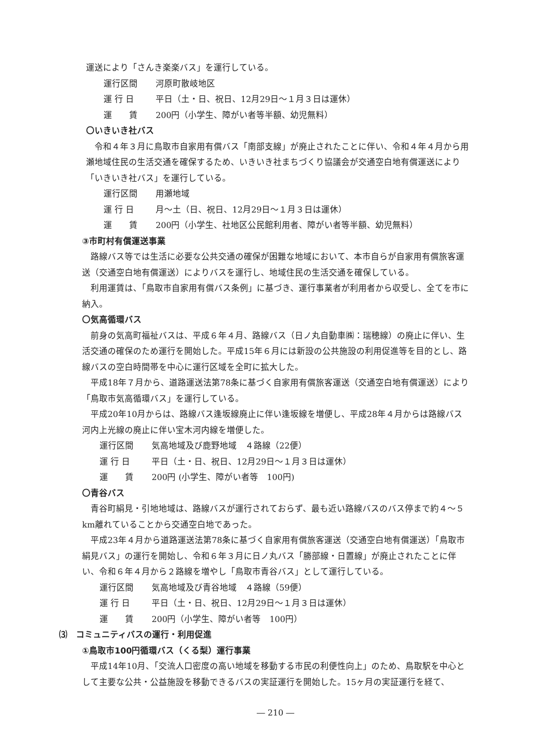運送により「さんき楽楽バス」を運行している。
運行区間 河原町散岐地区
運 行 日 平日（土・日、祝日、12月29日～１月３日は運休）
運　　賃 200円（小学生、障がい者等半額、幼児無料）
〇いきいき社バス
令和４年３月に鳥取市自家用有償バス「南部支線」が廃止されたことに伴い、令和４年４月から用瀬地域住民の生活交通を確保するため、いきいき社まちづくり協議会が交通空白地有償運送により「いきいき社バス」を運行している。
運行区間 用瀬地域
運 行 日 月～土（日、祝日、12月29日～１月３日は運休）
運　　賃 200円（小学生、社地区公民館利用者、障がい者等半額、幼児無料）
③市町村有償運送事業
路線バス等では生活に必要な公共交通の確保が困難な地域において、本市自らが自家用有償旅客運送（交通空白地有償運送）によりバスを運行し、地域住民の生活交通を確保している。
利用運賃は、「鳥取市自家用有償バス条例」に基づき、運行事業者が利用者から収受し、全てを市に納入。
〇気高循環バス
前身の気高町福祉バスは、平成６年４月、路線バス（日ノ丸自動車㈱：瑞穂線）の廃止に伴い、生活交通の確保のため運行を開始した。平成15年６月には新設の公共施設の利用促進等を目的とし、路線バスの空白時間帯を中心に運行区域を全町に拡大した。
平成18年７月から、道路運送法第78条に基づく自家用有償旅客運送（交通空白地有償運送）により「鳥取市気高循環バス」を運行している。
平成20年10月からは、路線バス逢坂線廃止に伴い逢坂線を増便し、平成28年４月からは路線バス河内上光線の廃止に伴い宝木河内線を増便した。
運行区間 気高地域及び鹿野地域　４路線（22便）
運 行 日 平日（土・日、祝日、12月29日～１月３日は運休）
運　　賃 200円 (小学生、障がい者等　100円)
〇青谷バス
青谷町絹見・引地地域は、路線バスが運行されておらず、最も近い路線バスのバス停まで約４～５km離れていることから交通空白地であった。
平成23年４月から道路運送法第78条に基づく自家用有償旅客運送（交通空白地有償運送）「鳥取市絹見バス」の運行を開始し、令和６年３月に日ノ丸バス「勝部線・日置線」が廃止されたことに伴い、令和６年４月から２路線を増やし「鳥取市青谷バス」として運行している。
運行区間 気高地域及び青谷地域　４路線（59便）
運 行 日 平日（土・日、祝日、12月29日～１月３日は運休）
運　　賃 200円（小学生、障がい者等　100円）
⑶　コミュニティバスの運行・利用促進
①鳥取市100円循環バス（くる梨）運行事業
平成14年10月、「交流人口密度の高い地域を移動する市民の利便性向上」のため、鳥取駅を中心として主要な公共・公益施設を移動できるバスの実証運行を開始した。15ヶ月の実証運行を経て、
― 210 ―